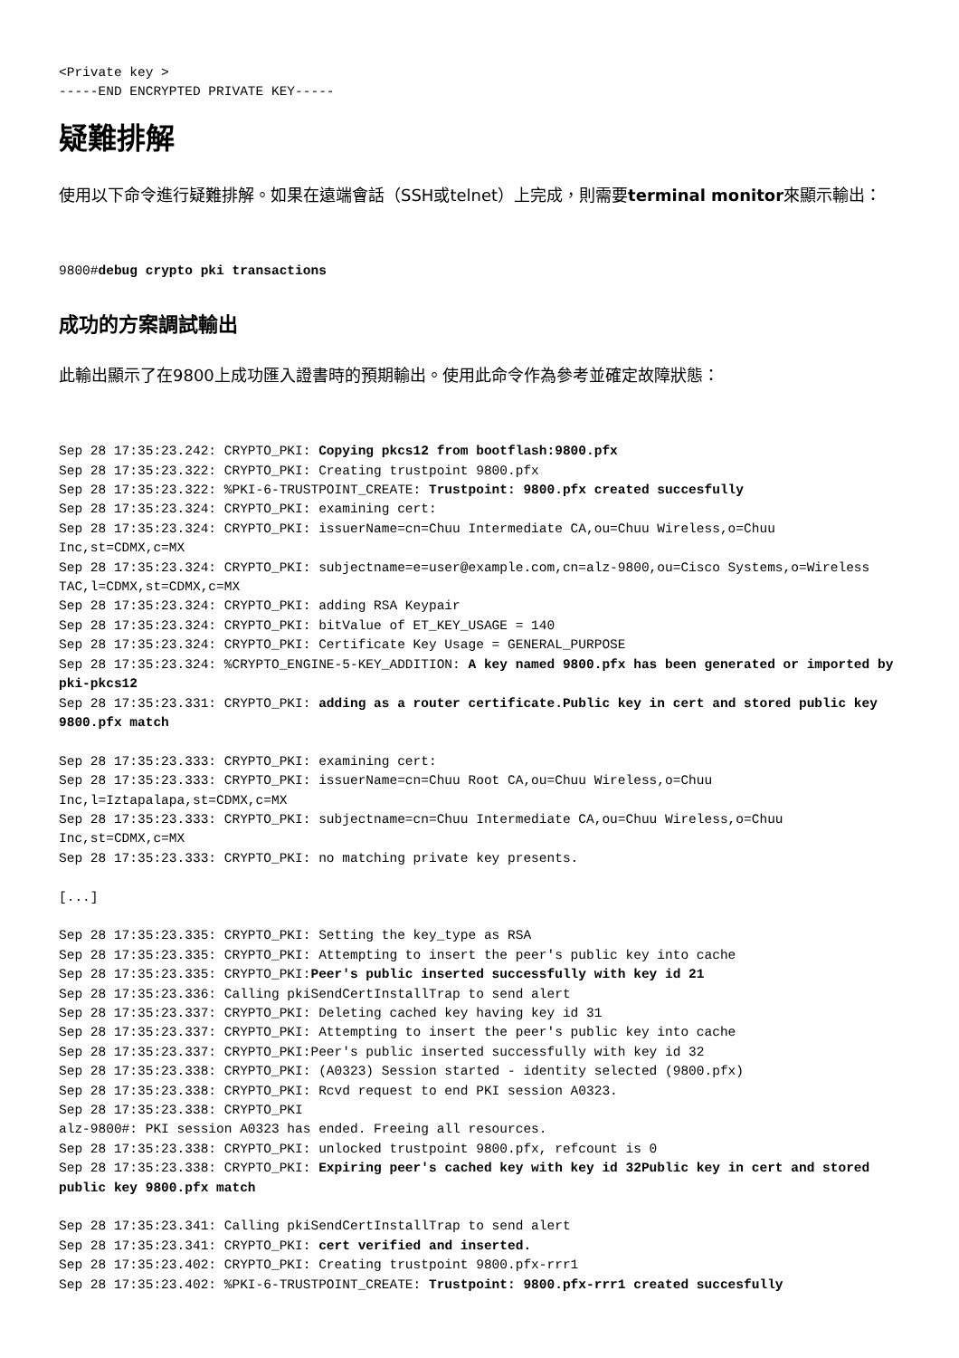<Private key >
-----END ENCRYPTED PRIVATE KEY-----
疑難排解
使用以下命令進行疑難排解。如果在遠端會話（SSH或telnet）上完成，則需要terminal monitor來顯示輸出：
9800#debug crypto pki transactions
成功的方案調試輸出
此輸出顯示了在9800上成功匯入證書時的預期輸出。使用此命令作為參考並確定故障狀態：
Sep 28 17:35:23.242: CRYPTO_PKI: Copying pkcs12 from bootflash:9800.pfx
Sep 28 17:35:23.322: CRYPTO_PKI: Creating trustpoint 9800.pfx
Sep 28 17:35:23.322: %PKI-6-TRUSTPOINT_CREATE: Trustpoint: 9800.pfx created succesfully
Sep 28 17:35:23.324: CRYPTO_PKI: examining cert:
Sep 28 17:35:23.324: CRYPTO_PKI: issuerName=cn=Chuu Intermediate CA,ou=Chuu Wireless,o=Chuu Inc,st=CDMX,c=MX
Sep 28 17:35:23.324: CRYPTO_PKI: subjectname=e=user@example.com,cn=alz-9800,ou=Cisco Systems,o=Wireless TAC,l=CDMX,st=CDMX,c=MX
Sep 28 17:35:23.324: CRYPTO_PKI: adding RSA Keypair
Sep 28 17:35:23.324: CRYPTO_PKI: bitValue of ET_KEY_USAGE = 140
Sep 28 17:35:23.324: CRYPTO_PKI: Certificate Key Usage = GENERAL_PURPOSE
Sep 28 17:35:23.324: %CRYPTO_ENGINE-5-KEY_ADDITION: A key named 9800.pfx has been generated or imported by pki-pkcs12
Sep 28 17:35:23.331: CRYPTO_PKI: adding as a router certificate.Public key in cert and stored public key 9800.pfx match

Sep 28 17:35:23.333: CRYPTO_PKI: examining cert:
Sep 28 17:35:23.333: CRYPTO_PKI: issuerName=cn=Chuu Root CA,ou=Chuu Wireless,o=Chuu Inc,l=Iztapalapa,st=CDMX,c=MX
Sep 28 17:35:23.333: CRYPTO_PKI: subjectname=cn=Chuu Intermediate CA,ou=Chuu Wireless,o=Chuu Inc,st=CDMX,c=MX
Sep 28 17:35:23.333: CRYPTO_PKI: no matching private key presents.

[...]

Sep 28 17:35:23.335: CRYPTO_PKI: Setting the key_type as RSA
Sep 28 17:35:23.335: CRYPTO_PKI: Attempting to insert the peer's public key into cache
Sep 28 17:35:23.335: CRYPTO_PKI:Peer's public inserted successfully with key id 21
Sep 28 17:35:23.336: Calling pkiSendCertInstallTrap to send alert
Sep 28 17:35:23.337: CRYPTO_PKI: Deleting cached key having key id 31
Sep 28 17:35:23.337: CRYPTO_PKI: Attempting to insert the peer's public key into cache
Sep 28 17:35:23.337: CRYPTO_PKI:Peer's public inserted successfully with key id 32
Sep 28 17:35:23.338: CRYPTO_PKI: (A0323) Session started - identity selected (9800.pfx)
Sep 28 17:35:23.338: CRYPTO_PKI: Rcvd request to end PKI session A0323.
Sep 28 17:35:23.338: CRYPTO_PKI
alz-9800#: PKI session A0323 has ended. Freeing all resources.
Sep 28 17:35:23.338: CRYPTO_PKI: unlocked trustpoint 9800.pfx, refcount is 0
Sep 28 17:35:23.338: CRYPTO_PKI: Expiring peer's cached key with key id 32Public key in cert and stored public key 9800.pfx match

Sep 28 17:35:23.341: Calling pkiSendCertInstallTrap to send alert
Sep 28 17:35:23.341: CRYPTO_PKI: cert verified and inserted.
Sep 28 17:35:23.402: CRYPTO_PKI: Creating trustpoint 9800.pfx-rrr1
Sep 28 17:35:23.402: %PKI-6-TRUSTPOINT_CREATE: Trustpoint: 9800.pfx-rrr1 created succesfully